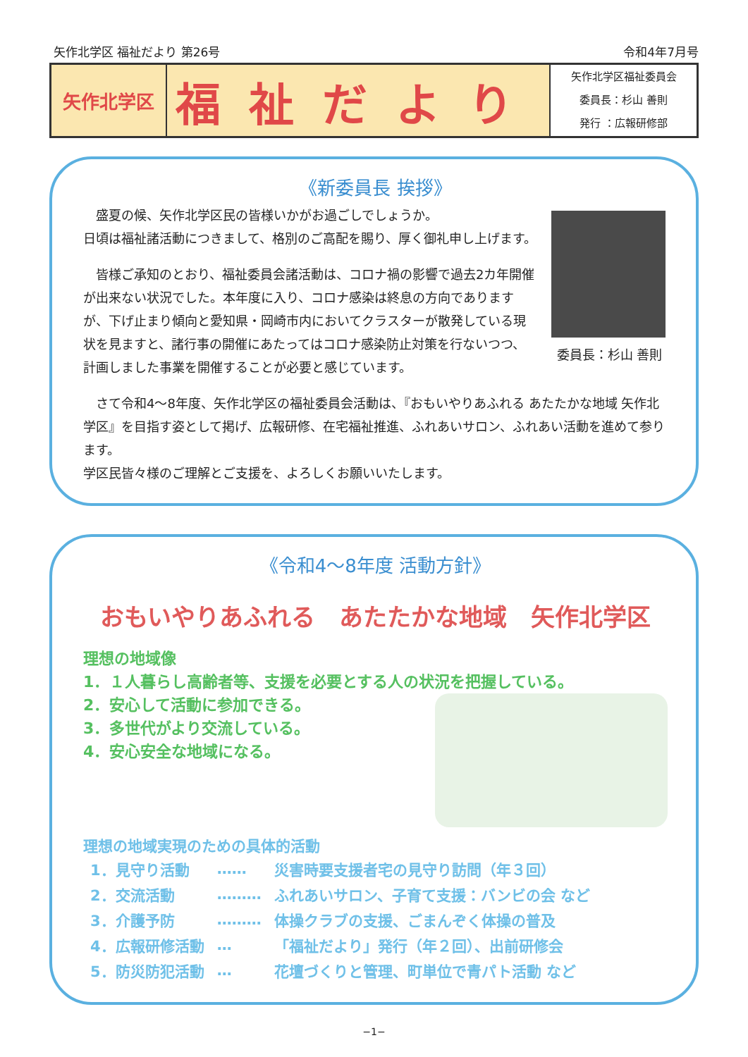矢作北学区 福祉だより 第26号 令和4年7月号
| 矢作北学区 | 福祉だより | 矢作北学区福祉委員会 委員長：杉山 善則 発行 ：広報研修部 |
《新委員長 挨拶》
委員長：杉山 善則
　盛夏の候、矢作北学区民の皆様いかがお過ごしでしょうか。
日頃は福祉諸活動につきまして、格別のご高配を賜り、厚く御礼申し上げます。
　皆様ご承知のとおり、福祉委員会諸活動は、コロナ禍の影響で過去2カ年開催が出来ない状況でした。本年度に入り、コロナ感染は終息の方向でありますが、下げ止まり傾向と愛知県・岡崎市内においてクラスターが散発している現状を見ますと、諸行事の開催にあたってはコロナ感染防止対策を行ないつつ、計画しました事業を開催することが必要と感じています。
　さて令和4～8年度、矢作北学区の福祉委員会活動は、『おもいやりあふれる あたたかな地域 矢作北学区』を目指す姿として掲げ、広報研修、在宅福祉推進、ふれあいサロン、ふれあい活動を進めて参ります。
学区民皆々様のご理解とご支援を、よろしくお願いいたします。
《令和4～8年度 活動方針》
おもいやりあふれる　あたたかな地域　矢作北学区
理想の地域像
1．１人暮らし高齢者等、支援を必要とする人の状況を把握している。
2．安心して活動に参加できる。
3．多世代がより交流している。
4．安心安全な地域になる。
理想の地域実現のための具体的活動
| 1．見守り活動 | …… | 災害時要支援者宅の見守り訪問（年３回） |
| 2．交流活動 | ……… | ふれあいサロン、子育て支援：バンビの会 など |
| 3．介護予防 | ……… | 体操クラブの支援、ごまんぞく体操の普及 |
| 4．広報研修活動 | … | 「福祉だより」発行（年２回）、出前研修会 |
| 5．防災防犯活動 | … | 花壇づくりと管理、町単位で青パト活動 など |
−1−